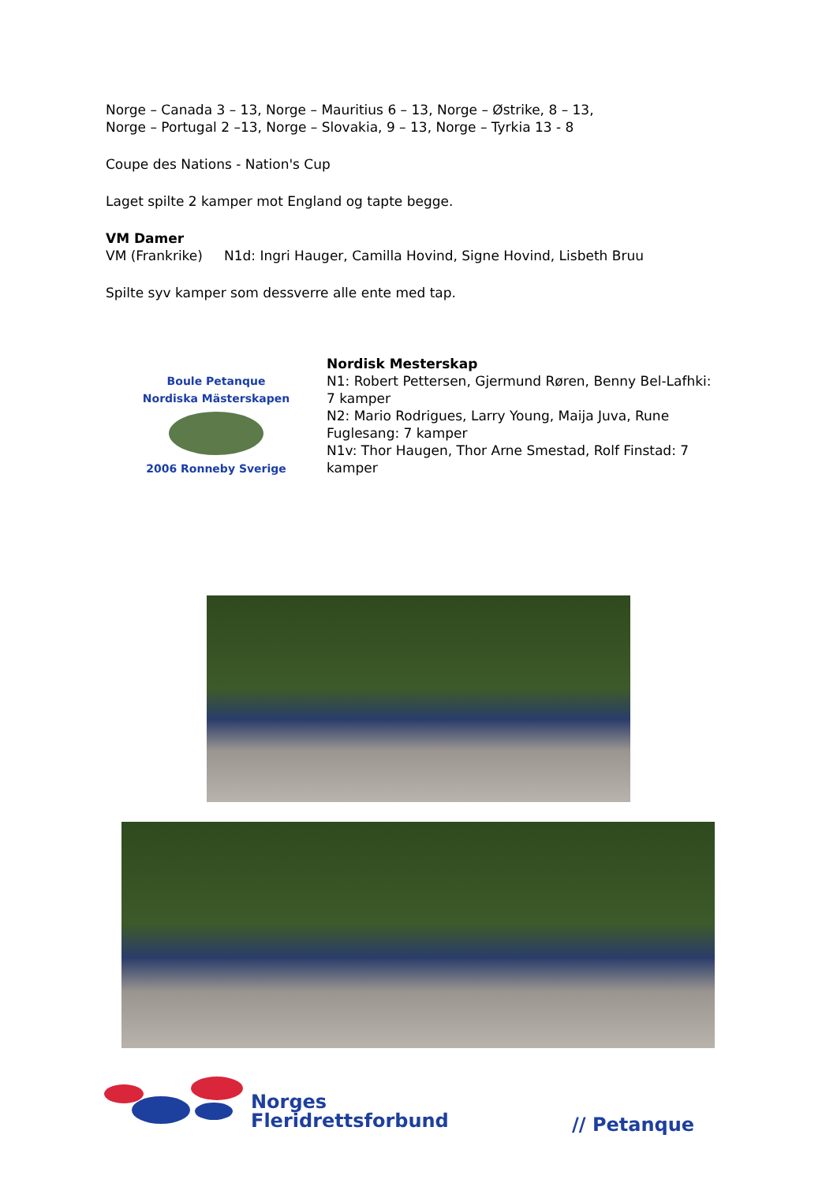Norge – Canada 3 – 13, Norge – Mauritius 6 – 13, Norge – Østrike, 8 – 13,
Norge – Portugal 2 –13, Norge – Slovakia, 9 – 13, Norge – Tyrkia 13 - 8
Coupe des Nations - Nation's Cup
Laget spilte 2 kamper mot England og tapte begge.
VM Damer
VM (Frankrike) N1d: Ingri Hauger, Camilla Hovind, Signe Hovind, Lisbeth Bruu
Spilte syv kamper som dessverre alle ente med tap.
Boule Petanque
Nordiska Mästerskapen
2006 Ronneby Sverige
Nordisk Mesterskap
N1: Robert Pettersen, Gjermund Røren, Benny Bel-Lafhki: 7 kamper
N2: Mario Rodrigues, Larry Young, Maija Juva, Rune Fuglesang: 7 kamper
N1v: Thor Haugen, Thor Arne Smestad, Rolf Finstad: 7 kamper
Norges
Fleridrettsforbund
// Petanque